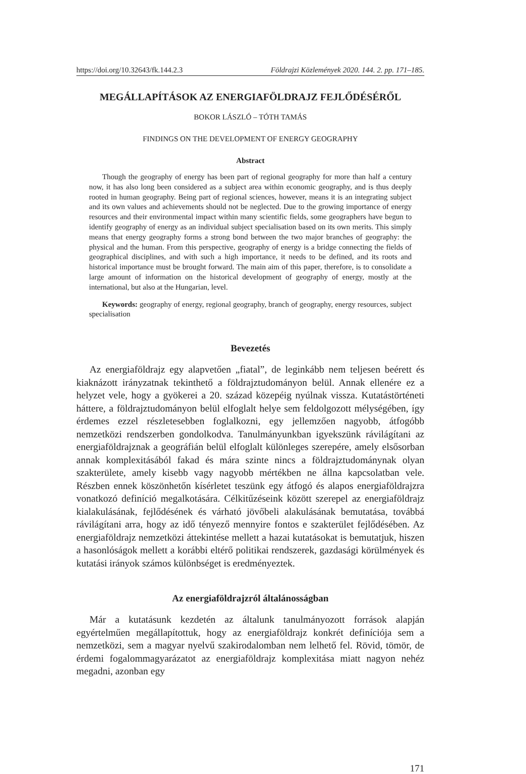https://doi.org/10.32643/fk.144.2.3 Földrajzi Közlemények 2020. 144. 2. pp. 171–185.
MEGÁLLAPÍTÁSOK AZ ENERGIAFÖLDRAJZ FEJLŐDÉSÉRŐL
BOKOR LÁSZLÓ – TÓTH TAMÁS
FINDINGS ON THE DEVELOPMENT OF ENERGY GEOGRAPHY
Abstract
Though the geography of energy has been part of regional geography for more than half a century now, it has also long been considered as a subject area within economic geography, and is thus deeply rooted in human geography. Being part of regional sciences, however, means it is an integrating subject and its own values and achievements should not be neglected. Due to the growing importance of energy resources and their environmental impact within many scientific fields, some geographers have begun to identify geography of energy as an individual subject specialisation based on its own merits. This simply means that energy geography forms a strong bond between the two major branches of geography: the physical and the human. From this perspective, geography of energy is a bridge connecting the fields of geographical disciplines, and with such a high importance, it needs to be defined, and its roots and historical importance must be brought forward. The main aim of this paper, therefore, is to consolidate a large amount of information on the historical development of geography of energy, mostly at the international, but also at the Hungarian, level.
Keywords: geography of energy, regional geography, branch of geography, energy resources, subject specialisation
Bevezetés
Az energiaföldrajz egy alapvetően „fiatal”, de leginkább nem teljesen beérett és kiaknázott irányzatnak tekinthető a földrajztudományon belül. Annak ellenére ez a helyzet vele, hogy a gyökerei a 20. század közepéig nyúlnak vissza. Kutatástörténeti háttere, a földrajztudományon belül elfoglalt helye sem feldolgozott mélységében, így érdemes ezzel részletesebben foglalkozni, egy jellemzően nagyobb, átfogóbb nemzetközi rendszerben gondolkodva. Tanulmányunkban igyekszünk rávilágítani az energiaföldrajznak a geográfián belül elfoglalt különleges szerepére, amely elsősorban annak komplexitásából fakad és mára szinte nincs a földrajztudománynak olyan szakterülete, amely kisebb vagy nagyobb mértékben ne állna kapcsolatban vele. Részben ennek köszönhetőn kísérletet teszünk egy átfogó és alapos energiaföldrajzra vonatkozó definíció megalkotására. Célkitűzéseink között szerepel az energiaföldrajz kialakulásának, fejlődésének és várható jövőbeli alakulásának bemutatása, továbbá rávilágítani arra, hogy az idő tényező mennyire fontos e szakterület fejlődésében. Az energiaföldrajz nemzetközi áttekintése mellett a hazai kutatásokat is bemutatjuk, hiszen a hasonlóságok mellett a korábbi eltérő politikai rendszerek, gazdasági körülmények és kutatási irányok számos különbséget is eredményeztek.
Az energiaföldrajzról általánosságban
Már a kutatásunk kezdetén az általunk tanulmányozott források alapján egyértelműen megállapítottuk, hogy az energiaföldrajz konkrét definíciója sem a nemzetközi, sem a magyar nyelvű szakirodalomban nem lelhető fel. Rövid, tömör, de érdemi fogalommagyarázatot az energiaföldrajz komplexitása miatt nagyon nehéz megadni, azonban egy
171